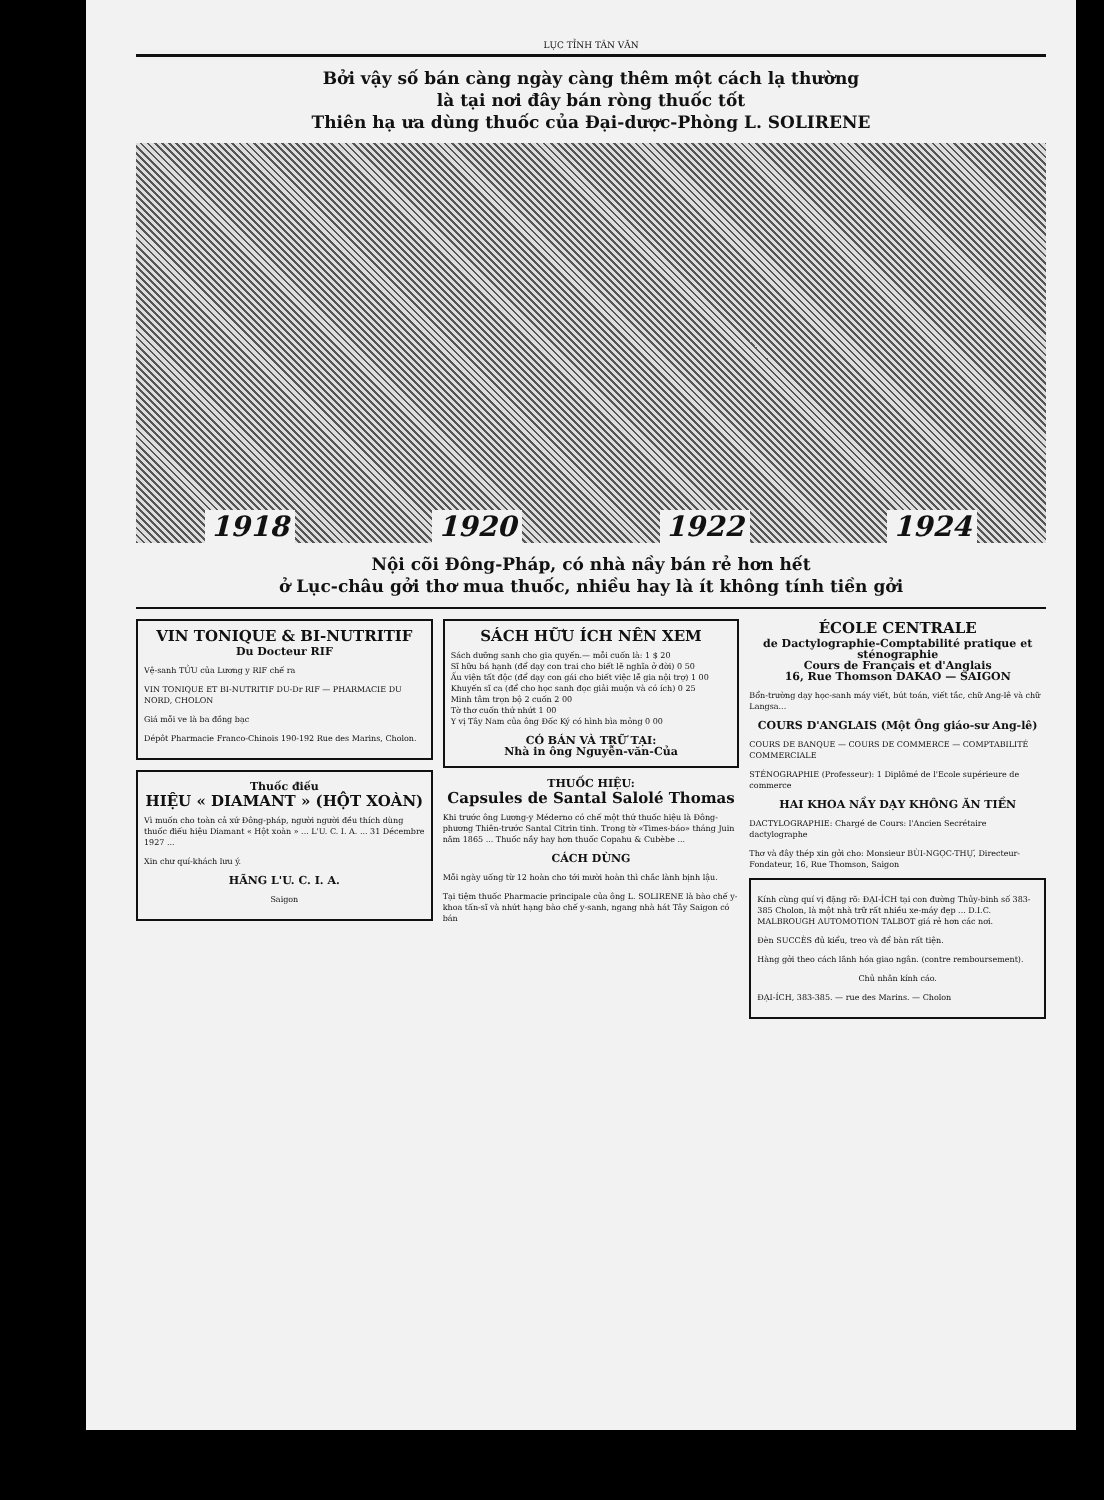LỤC TỈNH TÂN VĂN
Bởi vậy số bán càng ngày càng thêm một cách lạ thường
là tại nơi đây bán ròng thuốc tốt
Thiên hạ ưa dùng thuốc của Đại-dược-Phòng L. SOLIRENE
1918 1920 1922 1924
Nội cõi Đông-Pháp, có nhà nầy bán rẻ hơn hết
ở Lục-châu gởi thơ mua thuốc, nhiều hay là ít không tính tiền gởi
VIN TONIQUE & BI-NUTRITIF
Du Docteur RIF
Vệ-sanh TỬU của Lương y RIF chế ra
VIN TONIQUE ET BI-NUTRITIF DU-Dr RIF — PHARMACIE DU NORD, CHOLON
Giá mỗi ve là ba đồng bạc
Dépôt Pharmacie Franco-Chinois 190-192 Rue des Marins, Cholon.
Thuốc điếu
HIỆU « DIAMANT » (HỘT XOÀN)
Vì muốn cho toàn cả xứ Đông-pháp, người người đều thích dùng thuốc điếu hiệu Diamant « Hột xoàn » ... L'U. C. I. A. ... 31 Décembre 1927 ...
Xin chư quí-khách lưu ý.
HÃNG L'U. C. I. A.
Saigon
SÁCH HỮU ÍCH NÊN XEM
Sách dưỡng sanh cho gia quyến.— mỗi cuốn là: 1 $ 20
Sĩ hữu bá hạnh (để dạy con trai cho biết lẽ nghĩa ở đời) 0 50
Ấu viện tất độc (để dạy con gái cho biết việc lễ gia nội trợ) 1 00
Khuyến sĩ ca (để cho học sanh đọc giải muộn và có ích) 0 25
Minh tâm trọn bộ 2 cuốn 2 00
Tờ thơ cuốn thứ nhứt 1 00
Y vị Tây Nam của ông Đốc Ký có hình bìa mỏng 0 00
CÓ BÁN VÀ TRỮ TẠI:
Nhà in ông Nguyễn-văn-Của
THUỐC HIỆU:
Capsules de Santal Salolé Thomas
Khi trước ông Lương-y Méderno có chế một thứ thuốc hiệu là Đông-phương Thiên-trước Santal Citrin tinh. Trong tờ «Times-báo» tháng Juin năm 1865 ... Thuốc nầy hay hơn thuốc Copahu & Cubèbe ...
CÁCH DÙNG
Mỗi ngày uống từ 12 hoàn cho tới mười hoàn thì chắc lành bịnh lậu.
Tại tiệm thuốc Pharmacie principale của ông L. SOLIRENE là bào chế y-khoa tấn-sĩ và nhứt hạng bào chế y-sanh, ngang nhà hát Tây Saigon có bán
ÉCOLE CENTRALE
de Dactylographie-Comptabilité pratique et sténographie
Cours de Français et d'Anglais
16, Rue Thomson DAKAO — SAIGON
Bổn-trường dạy học-sanh máy viết, bút toán, viết tắc, chữ Ang-lê và chữ Langsa...
COURS D'ANGLAIS (Một Ông giáo-sư Ang-lê)
COURS DE BANQUE — COURS DE COMMERCE — COMPTABILITÉ COMMERCIALE
STÉNOGRAPHIE (Professeur): 1 Diplômé de l'Ecole supérieure de commerce
HAI KHOA NẦY DẠY KHÔNG ĂN TIỀN
DACTYLOGRAPHIE: Chargé de Cours: l'Ancien Secrétaire dactylographe
Thơ và đây thép xin gởi cho: Monsieur BÙI-NGỌC-THỰ, Directeur-Fondateur, 16, Rue Thomson, Saigon
Kính cùng quí vị đặng rõ: ĐẠI-ÍCH tại con đường Thủy-binh số 383-385 Cholon, là một nhà trữ rất nhiều xe-máy đẹp ... D.I.C. MALBROUGH AUTOMOTION TALBOT giá rẻ hơn các nơi.
Đèn SUCCÈS đủ kiểu, treo và để bàn rất tiện.
Hàng gởi theo cách lãnh hóa giao ngân. (contre remboursement).
Chủ nhân kính cáo.
ĐẠI-ÍCH, 383-385. — rue des Marins. — Cholon